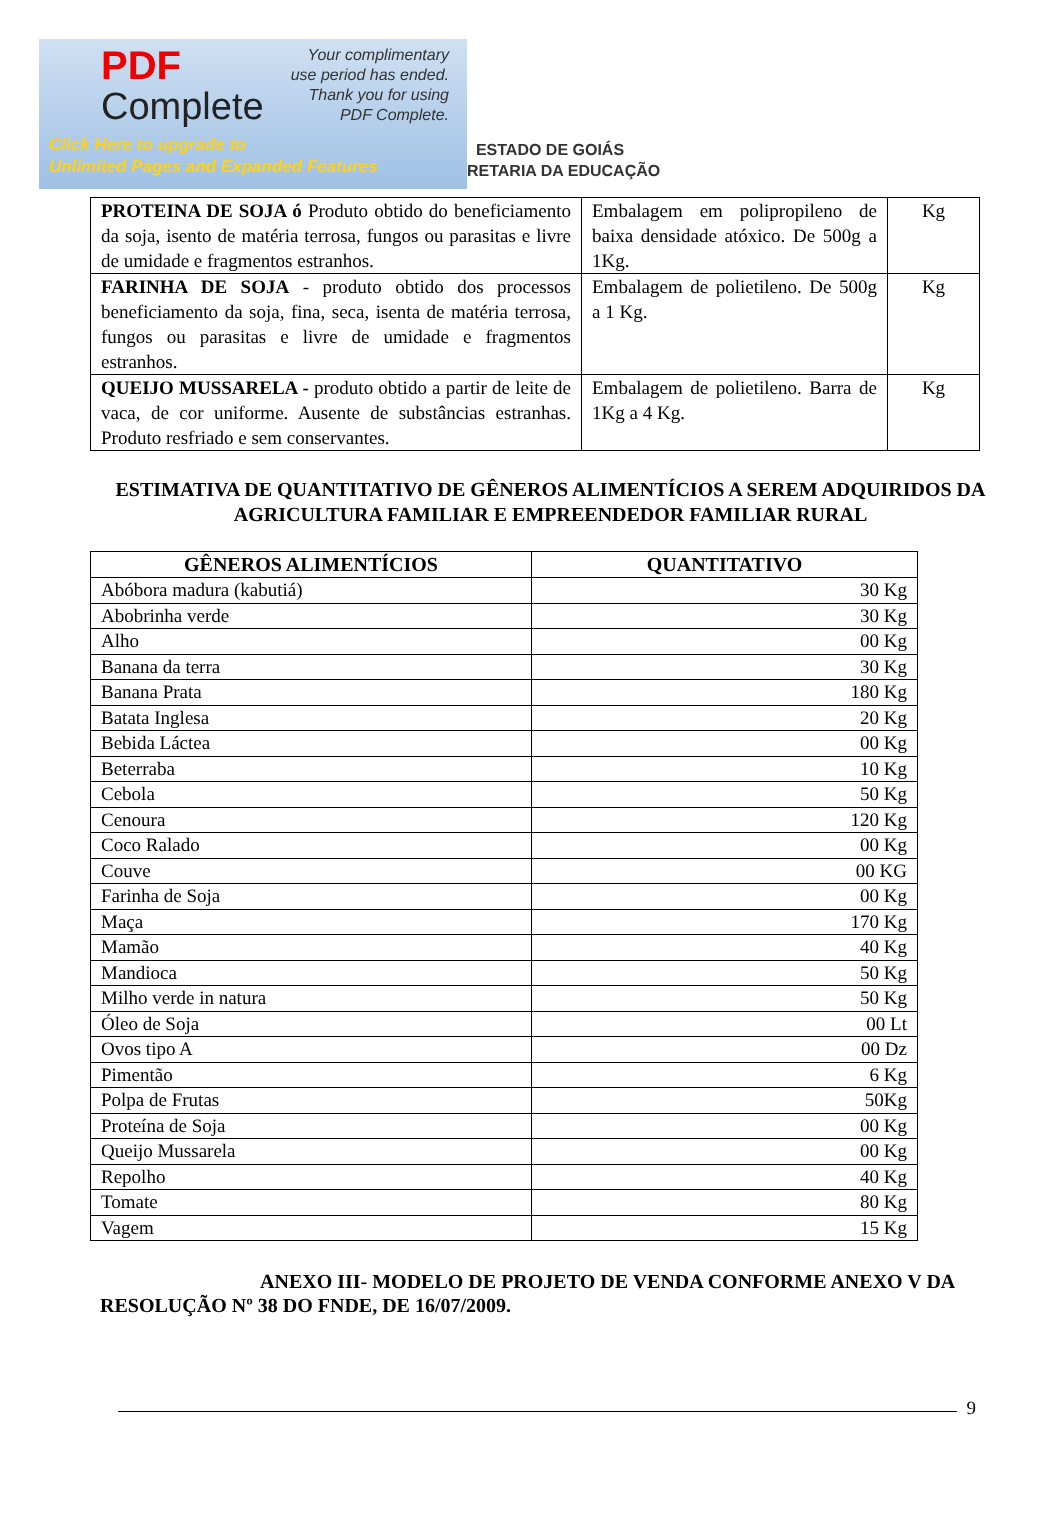PDF
Complete
Your complimentary
use period has ended.
Thank you for using
PDF Complete.
Click Here to upgrade to
Unlimited Pages and Expanded Features
ESTADO DE GOIÁS
RETARIA DA EDUCAÇÃO
| PROTEINA DE SOJA ó Produto obtido do beneficiamento da soja, isento de matéria terrosa, fungos ou parasitas e livre de umidade e fragmentos estranhos. | Embalagem em polipropileno de baixa densidade atóxico. De 500g a 1Kg. | Kg |
| FARINHA DE SOJA - produto obtido dos processos beneficiamento da soja, fina, seca, isenta de matéria terrosa, fungos ou parasitas e livre de umidade e fragmentos estranhos. | Embalagem de polietileno. De 500g a 1 Kg. | Kg |
| QUEIJO MUSSARELA - produto obtido a partir de leite de vaca, de cor uniforme. Ausente de substâncias estranhas. Produto resfriado e sem conservantes. | Embalagem de polietileno. Barra de 1Kg a 4 Kg. | Kg |
ESTIMATIVA DE QUANTITATIVO DE GÊNEROS ALIMENTÍCIOS A SEREM ADQUIRIDOS DA AGRICULTURA FAMILIAR E EMPREENDEDOR FAMILIAR RURAL
| GÊNEROS ALIMENTÍCIOS | QUANTITATIVO |
| --- | --- |
| Abóbora madura (kabutiá) | 30 Kg |
| Abobrinha verde | 30 Kg |
| Alho | 00 Kg |
| Banana da terra | 30 Kg |
| Banana Prata | 180 Kg |
| Batata Inglesa | 20 Kg |
| Bebida Láctea | 00 Kg |
| Beterraba | 10 Kg |
| Cebola | 50 Kg |
| Cenoura | 120 Kg |
| Coco Ralado | 00 Kg |
| Couve | 00 KG |
| Farinha de Soja | 00 Kg |
| Maça | 170 Kg |
| Mamão | 40 Kg |
| Mandioca | 50 Kg |
| Milho verde in natura | 50 Kg |
| Óleo de Soja | 00 Lt |
| Ovos tipo A | 00 Dz |
| Pimentão | 6 Kg |
| Polpa de Frutas | 50Kg |
| Proteína de Soja | 00 Kg |
| Queijo Mussarela | 00 Kg |
| Repolho | 40 Kg |
| Tomate | 80 Kg |
| Vagem | 15 Kg |
ANEXO III- MODELO DE PROJETO DE VENDA CONFORME ANEXO V DA RESOLUÇÃO Nº 38 DO FNDE, DE 16/07/2009.
9